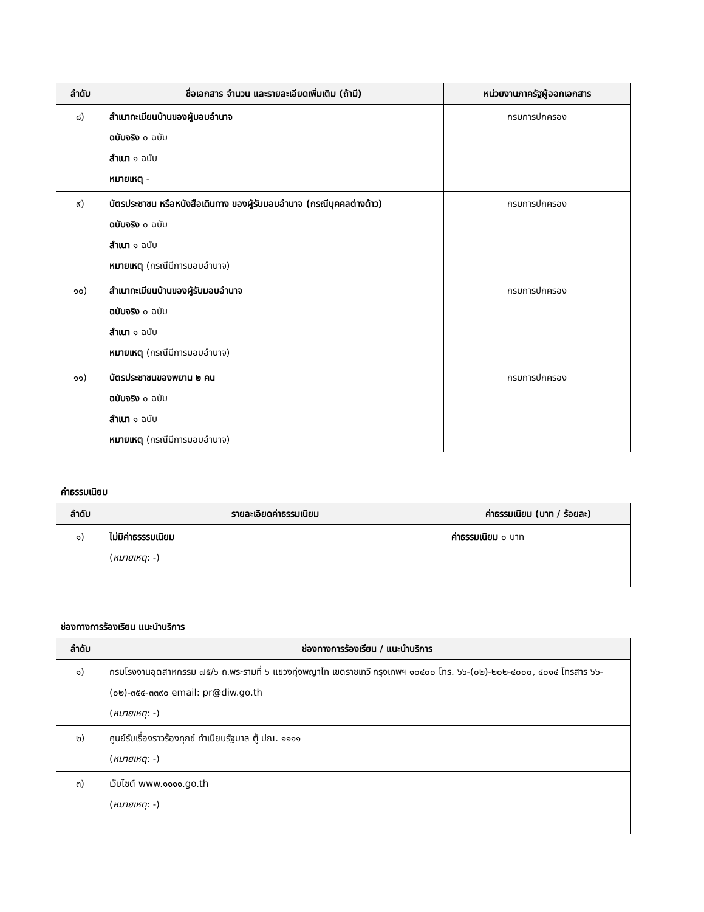| ลำดับ | ชื่อเอกสาร จำนวน และรายละเอียดเพิ่มเติม (ถ้ามี) | หน่วยงานภาครัฐผู้ออกเอกสาร |
| --- | --- | --- |
| ๘) | สำเนาทะเบียนบ้านของผู้มอบอำนาจ ฉบับจริง ๐ ฉบับ สำเนา ๑ ฉบับ หมายเหตุ - | กรมการปกครอง |
| ๙) | บัตรประชาชน หรือหนังสือเดินทาง ของผู้รับมอบอำนาจ (กรณีบุคคลต่างด้าว) ฉบับจริง ๐ ฉบับ สำเนา ๑ ฉบับ หมายเหตุ (กรณีมีการมอบอำนาจ) | กรมการปกครอง |
| ๑๐) | สำเนาทะเบียนบ้านของผู้รับมอบอำนาจ ฉบับจริง ๐ ฉบับ สำเนา ๑ ฉบับ หมายเหตุ (กรณีมีการมอบอำนาจ) | กรมการปกครอง |
| ๑๑) | บัตรประชาชนของพยาน ๒ คน ฉบับจริง ๐ ฉบับ สำเนา ๑ ฉบับ หมายเหตุ (กรณีมีการมอบอำนาจ) | กรมการปกครอง |
ค่าธรรมเนียม
| ลำดับ | รายละเอียดค่าธรรมเนียม | ค่าธรรมเนียม (บาท / ร้อยละ) |
| --- | --- | --- |
| ๑) | ไม่มีค่าธรรรมเนียม ( หมายเหตุ : -) | ค่าธรรมเนียม ๐ บาท |
ช่องทางการร้องเรียน แนะนำบริการ
| ลำดับ | ช่องทางการร้องเรียน / แนะนำบริการ |
| --- | --- |
| ๑) | กรมโรงงานอุตสาหกรรม ๗๕/๖ ถ.พระรามที่ ๖ แขวงทุ่งพญาไท เขตราชเทวี กรุงเทพฯ ๑๐๔๐๐ โทร. ๖๖-(๐๒)-๒๐๒-๔๐๐๐, ๔๐๑๔ โทรสาร ๖๖-(๐๒)-๓๕๔-๓๓๙๐ email: pr@diw.go.th ( หมายเหตุ : -) |
| ๒) | ศูนย์รับเรื่องราวร้องทุกข์ ทำเนียบรัฐบาล ตู้ ปณ. ๑๑๑๑ ( หมายเหตุ : -) |
| ๓) | เว็บไซต์ www.๑๑๑๑.go.th ( หมายเหตุ : -) |